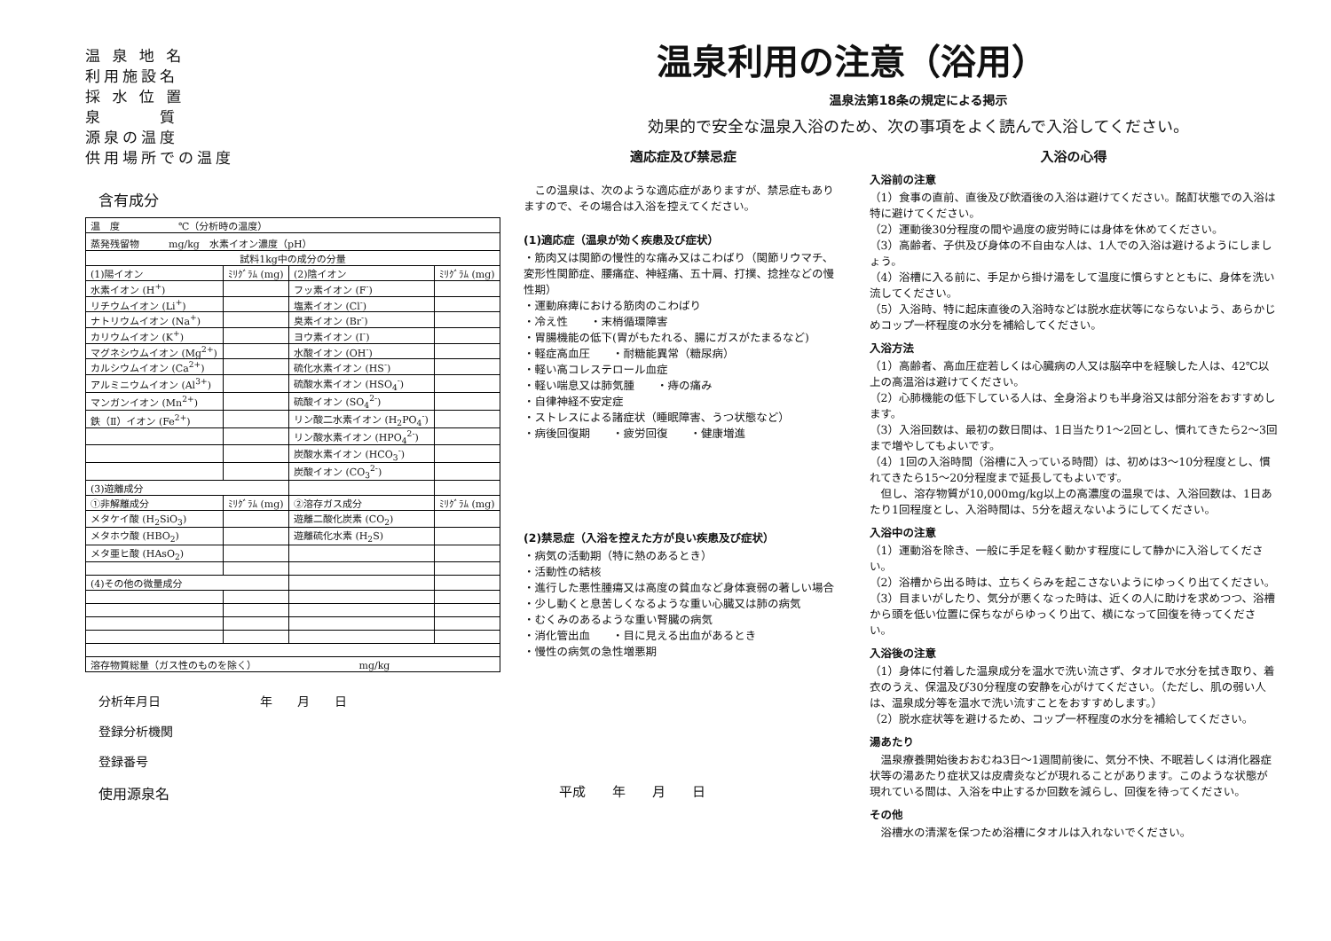温 泉 地 名
利用施設名
採 水 位 置
泉　　　質
源泉の温度
供用場所での温度
含有成分
| 温 度 ℃（分析時の温度） | | | |
| 蒸発残留物 mg/kg 水素イオン濃度（pH） | | | |
| 試料1kg中の成分の分量 | | | |
| (1)陽イオン | ﾐﾘｸﾞﾗﾑ (mg) | (2)陰イオン | ﾐﾘｸﾞﾗﾑ (mg) |
| 水素イオン (H<sup>+</sup>) | | フッ素イオン (F<sup>-</sup>) | |
| リチウムイオン (Li<sup>+</sup>) | | 塩素イオン (Cl<sup>-</sup>) | |
| ナトリウムイオン (Na<sup>+</sup>) | | 臭素イオン (Br<sup>-</sup>) | |
| カリウムイオン (K<sup>+</sup>) | | ヨウ素イオン (I<sup>-</sup>) | |
| マグネシウムイオン (Mg<sup>2+</sup>) | | 水酸イオン (OH<sup>-</sup>) | |
| カルシウムイオン (Ca<sup>2+</sup>) | | 硫化水素イオン (HS<sup>-</sup>) | |
| アルミニウムイオン (Al<sup>3+</sup>) | | 硫酸水素イオン (HSO<sub>4</sub><sup>-</sup>) | |
| マンガンイオン (Mn<sup>2+</sup>) | | 硫酸イオン (SO<sub>4</sub><sup>2-</sup>) | |
| 鉄（Ⅱ）イオン (Fe<sup>2+</sup>) | | リン酸二水素イオン (H<sub>2</sub>PO<sub>4</sub><sup>-</sup>) | |
| | | リン酸水素イオン (HPO<sub>4</sub><sup>2-</sup>) | |
| | | 炭酸水素イオン (HCO<sub>3</sub><sup>-</sup>) | |
| | | 炭酸イオン (CO<sub>3</sub><sup>2-</sup>) | |
| (3)遊離成分 | | | |
| ①非解離成分 | ﾐﾘｸﾞﾗﾑ (mg) | ②溶存ガス成分 | ﾐﾘｸﾞﾗﾑ (mg) |
| メタケイ酸 (H<sub>2</sub>SiO<sub>3</sub>) | | 遊離二酸化炭素 (CO<sub>2</sub>) | |
| メタホウ酸 (HBO<sub>2</sub>) | | 遊離硫化水素 (H<sub>2</sub>S) | |
| メタ亜ヒ酸 (HAsO<sub>2</sub>) | | | |
| (4)その他の微量成分 | | | |
| 溶存物質総量（ガス性のものを除く） mg/kg | | | |
分析年月日　　　　　　　　年　　月　　日
登録分析機関
登録番号
使用源泉名
温泉利用の注意（浴用）
温泉法第18条の規定による掲示
効果的で安全な温泉入浴のため、次の事項をよく読んで入浴してください。
適応症及び禁忌症
　この温泉は、次のような適応症がありますが、禁忌症もありますので、その場合は入浴を控えてください。
(1)適応症（温泉が効く疾患及び症状）
・筋肉又は関節の慢性的な痛み又はこわばり（関節リウマチ、変形性関節症、腰痛症、神経痛、五十肩、打撲、捻挫などの慢性期）
・運動麻痺における筋肉のこわばり
・冷え性　　・末梢循環障害
・胃腸機能の低下(胃がもたれる、腸にガスがたまるなど)
・軽症高血圧　　・耐糖能異常（糖尿病）
・軽い高コレステロール血症
・軽い喘息又は肺気腫　　・痔の痛み
・自律神経不安定症
・ストレスによる諸症状（睡眠障害、うつ状態など）
・病後回復期　　・疲労回復　　・健康増進
(2)禁忌症（入浴を控えた方が良い疾患及び症状）
・病気の活動期（特に熱のあるとき）
・活動性の結核
・進行した悪性腫瘍又は高度の貧血など身体衰弱の著しい場合
・少し動くと息苦しくなるような重い心臓又は肺の病気
・むくみのあるような重い腎臓の病気
・消化管出血　　・目に見える出血があるとき
・慢性の病気の急性増悪期
平成　　年　　月　　日
入浴の心得
入浴前の注意
（1）食事の直前、直後及び飲酒後の入浴は避けてください。酩酊状態での入浴は特に避けてください。
（2）運動後30分程度の間や過度の疲労時には身体を休めてください。
（3）高齢者、子供及び身体の不自由な人は、1人での入浴は避けるようにしましょう。
（4）浴槽に入る前に、手足から掛け湯をして温度に慣らすとともに、身体を洗い流してください。
（5）入浴時、特に起床直後の入浴時などは脱水症状等にならないよう、あらかじめコップ一杯程度の水分を補給してください。
入浴方法
（1）高齢者、高血圧症若しくは心臓病の人又は脳卒中を経験した人は、42℃以上の高温浴は避けてください。
（2）心肺機能の低下している人は、全身浴よりも半身浴又は部分浴をおすすめします。
（3）入浴回数は、最初の数日間は、1日当たり1～2回とし、慣れてきたら2～3回まで増やしてもよいです。
（4）1回の入浴時間（浴槽に入っている時間）は、初めは3～10分程度とし、慣れてきたら15～20分程度まで延長してもよいです。
　但し、溶存物質が10,000mg/kg以上の高濃度の温泉では、入浴回数は、1日あたり1回程度とし、入浴時間は、5分を超えないようにしてください。
入浴中の注意
（1）運動浴を除き、一般に手足を軽く動かす程度にして静かに入浴してください。
（2）浴槽から出る時は、立ちくらみを起こさないようにゆっくり出てください。
（3）目まいがしたり、気分が悪くなった時は、近くの人に助けを求めつつ、浴槽から頭を低い位置に保ちながらゆっくり出て、横になって回復を待ってください。
入浴後の注意
（1）身体に付着した温泉成分を温水で洗い流さず、タオルで水分を拭き取り、着衣のうえ、保温及び30分程度の安静を心がけてください。（ただし、肌の弱い人は、温泉成分等を温水で洗い流すことをおすすめします。）
（2）脱水症状等を避けるため、コップ一杯程度の水分を補給してください。
湯あたり
　温泉療養開始後おおむね3日～1週間前後に、気分不快、不眠若しくは消化器症状等の湯あたり症状又は皮膚炎などが現れることがあります。このような状態が現れている間は、入浴を中止するか回数を減らし、回復を待ってください。
その他
　浴槽水の清潔を保つため浴槽にタオルは入れないでください。